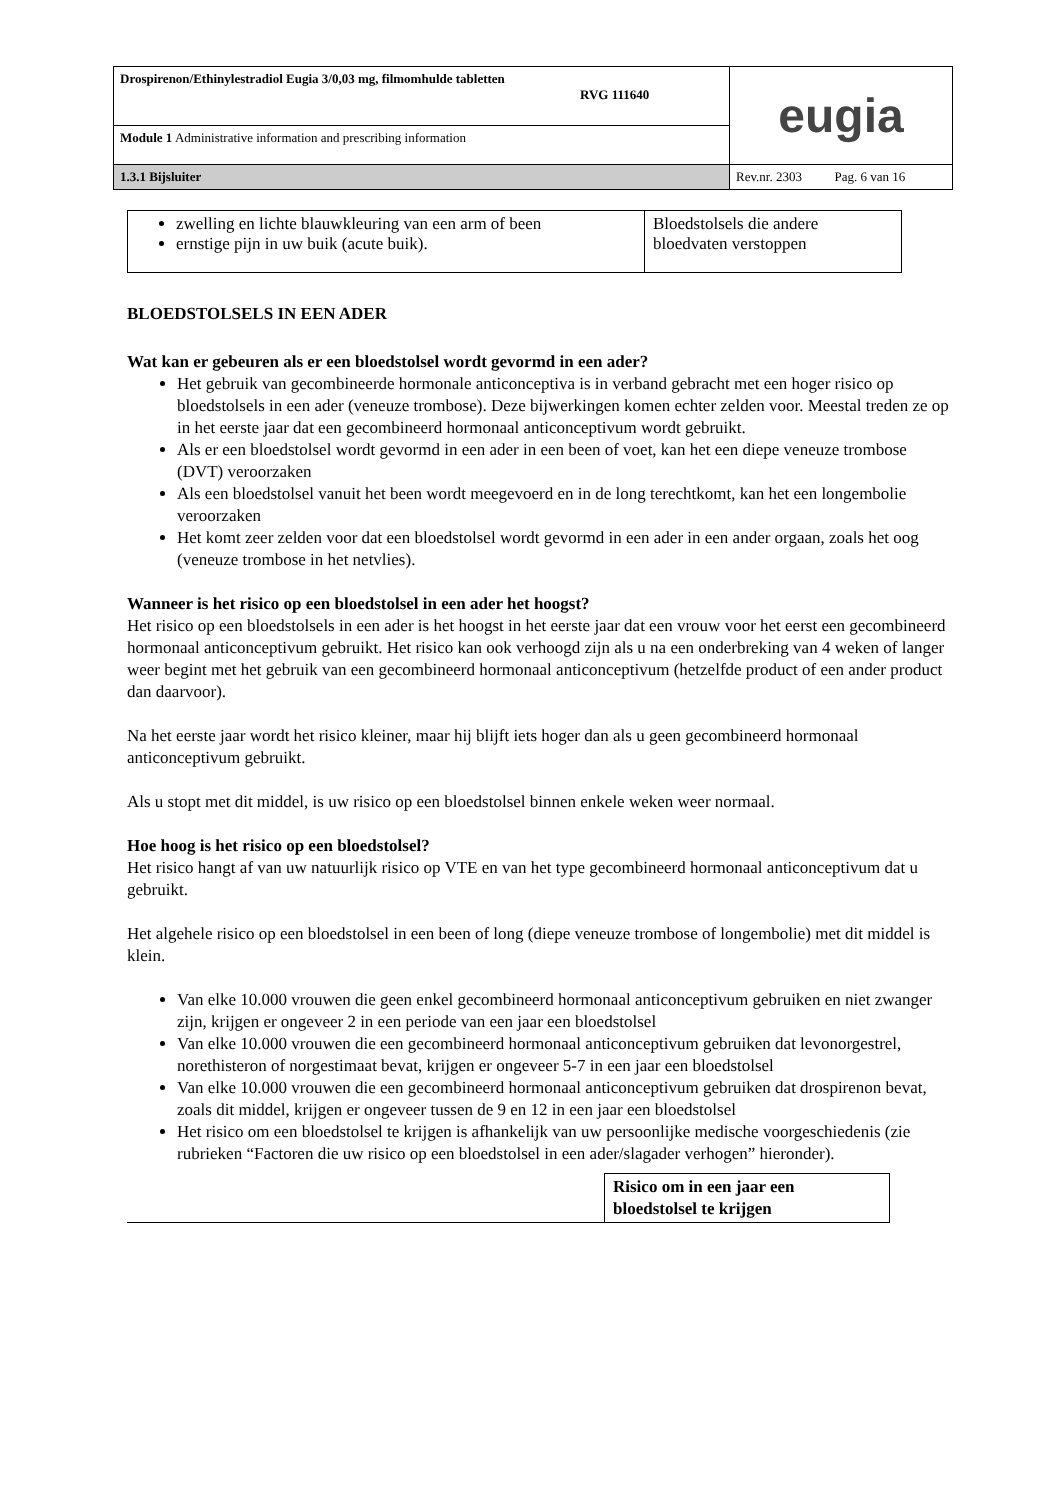| Drospirenon/Ethinylestradiol Eugia 3/0,03 mg, filmomhulde tabletten RVG 111640 | eugia |
| Module 1 Administrative information and prescribing information | |
| 1.3.1 Bijsluiter | Rev.nr. 2303 Pag. 6 van 16 |
| zwelling en lichte blauwkleuring van een arm of been ernstige pijn in uw buik (acute buik). | Bloedstolsels die andere bloedvaten verstoppen |
BLOEDSTOLSELS IN EEN ADER
Wat kan er gebeuren als er een bloedstolsel wordt gevormd in een ader?
Het gebruik van gecombineerde hormonale anticonceptiva is in verband gebracht met een hoger risico op bloedstolsels in een ader (veneuze trombose). Deze bijwerkingen komen echter zelden voor. Meestal treden ze op in het eerste jaar dat een gecombineerd hormonaal anticonceptivum wordt gebruikt.
Als er een bloedstolsel wordt gevormd in een ader in een been of voet, kan het een diepe veneuze trombose (DVT) veroorzaken
Als een bloedstolsel vanuit het been wordt meegevoerd en in de long terechtkomt, kan het een longembolie veroorzaken
Het komt zeer zelden voor dat een bloedstolsel wordt gevormd in een ader in een ander orgaan, zoals het oog (veneuze trombose in het netvlies).
Wanneer is het risico op een bloedstolsel in een ader het hoogst?
Het risico op een bloedstolsels in een ader is het hoogst in het eerste jaar dat een vrouw voor het eerst een gecombineerd hormonaal anticonceptivum gebruikt. Het risico kan ook verhoogd zijn als u na een onderbreking van 4 weken of langer weer begint met het gebruik van een gecombineerd hormonaal anticonceptivum (hetzelfde product of een ander product dan daarvoor).
Na het eerste jaar wordt het risico kleiner, maar hij blijft iets hoger dan als u geen gecombineerd hormonaal anticonceptivum gebruikt.
Als u stopt met dit middel, is uw risico op een bloedstolsel binnen enkele weken weer normaal.
Hoe hoog is het risico op een bloedstolsel?
Het risico hangt af van uw natuurlijk risico op VTE en van het type gecombineerd hormonaal anticonceptivum dat u gebruikt.
Het algehele risico op een bloedstolsel in een been of long (diepe veneuze trombose of longembolie) met dit middel is klein.
Van elke 10.000 vrouwen die geen enkel gecombineerd hormonaal anticonceptivum gebruiken en niet zwanger zijn, krijgen er ongeveer 2 in een periode van een jaar een bloedstolsel
Van elke 10.000 vrouwen die een gecombineerd hormonaal anticonceptivum gebruiken dat levonorgestrel, norethisteron of norgestimaat bevat, krijgen er ongeveer 5-7 in een jaar een bloedstolsel
Van elke 10.000 vrouwen die een gecombineerd hormonaal anticonceptivum gebruiken dat drospirenon bevat, zoals dit middel, krijgen er ongeveer tussen de 9 en 12 in een jaar een bloedstolsel
Het risico om een bloedstolsel te krijgen is afhankelijk van uw persoonlijke medische voorgeschiedenis (zie rubrieken “Factoren die uw risico op een bloedstolsel in een ader/slagader verhogen” hieronder).
| | Risico om in een jaar een bloedstolsel te krijgen |